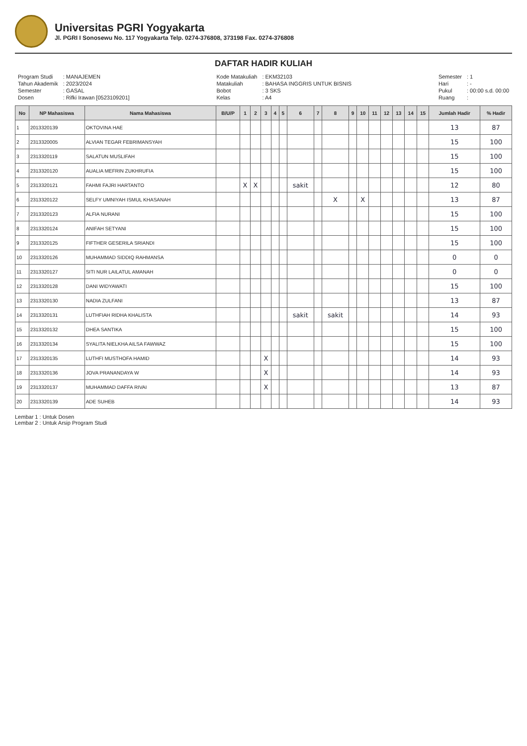Universitas PGRI Yogyakarta
Jl. PGRI I Sonosewu No. 117 Yogyakarta Telp. 0274-376808, 373198 Fax. 0274-376808
DAFTAR HADIR KULIAH
| Program Studi | : MANAJEMEN |
| Tahun Akademik | : 2023/2024 |
| Semester | : GASAL |
| Dosen | : Rifki Irawan [0523109201] |
| Kode Matakuliah | : EKM32103 |
| Matakuliah | : BAHASA INGGRIS UNTUK BISNIS |
| Bobot | : 3 SKS |
| Kelas | : A4 |
| Semester | : 1 |
| Hari | : - |
| Pukul | : 00:00 s.d. 00:00 |
| Ruang | : |
| No | NP Mahasiswa | Nama Mahasiswa | B/U/P | 1 | 2 | 3 | 4 | 5 | 6 | 7 | 8 | 9 | 10 | 11 | 12 | 13 | 14 | 15 | Jumlah Hadir | % Hadir |
| --- | --- | --- | --- | --- | --- | --- | --- | --- | --- | --- | --- | --- | --- | --- | --- | --- | --- | --- | --- | --- |
| 1 | 2013320139 | OKTOVINA HAE | | | | | | | | | | | | | | | | | 13 | 87 |
| 2 | 2313320005 | ALVIAN TEGAR FEBRIMANSYAH | | | | | | | | | | | | | | | | | 15 | 100 |
| 3 | 2313320119 | SALATUN MUSLIFAH | | | | | | | | | | | | | | | | | 15 | 100 |
| 4 | 2313320120 | AUALIA MEFRIN ZUKHRUFIA | | | | | | | | | | | | | | | | | 15 | 100 |
| 5 | 2313320121 | FAHMI FAJRI HARTANTO | | X | X | | | | sakit | | | | | | | | | | 12 | 80 |
| 6 | 2313320122 | SELFY UMNIYAH ISMUL KHASANAH | | | | | | | | | X | | X | | | | | | 13 | 87 |
| 7 | 2313320123 | ALFIA NURANI | | | | | | | | | | | | | | | | | 15 | 100 |
| 8 | 2313320124 | ANIFAH SETYANI | | | | | | | | | | | | | | | | | 15 | 100 |
| 9 | 2313320125 | FIFTHER GESERILA SRIANDI | | | | | | | | | | | | | | | | | 15 | 100 |
| 10 | 2313320126 | MUHAMMAD SIDDIQ RAHMANSA | | | | | | | | | | | | | | | | | 0 | 0 |
| 11 | 2313320127 | SITI NUR LAILATUL AMANAH | | | | | | | | | | | | | | | | | 0 | 0 |
| 12 | 2313320128 | DANI WIDYAWATI | | | | | | | | | | | | | | | | | 15 | 100 |
| 13 | 2313320130 | NADIA ZULFANI | | | | | | | | | | | | | | | | | 13 | 87 |
| 14 | 2313320131 | LUTHFIAH RIDHA KHALISTA | | | | | | | sakit | | sakit | | | | | | | | 14 | 93 |
| 15 | 2313320132 | DHEA SANTIKA | | | | | | | | | | | | | | | | | 15 | 100 |
| 16 | 2313320134 | SYALITA NIELKHA AILSA FAWWAZ | | | | | | | | | | | | | | | | | 15 | 100 |
| 17 | 2313320135 | LUTHFI MUSTHOFA HAMID | | | | X | | | | | | | | | | | | | 14 | 93 |
| 18 | 2313320136 | JOVA PRANANDAYA W | | | | X | | | | | | | | | | | | | 14 | 93 |
| 19 | 2313320137 | MUHAMMAD DAFFA RIVAI | | | | X | | | | | | | | | | | | | 13 | 87 |
| 20 | 2313320139 | ADE SUHEB | | | | | | | | | | | | | | | | | 14 | 93 |
Lembar 1 : Untuk Dosen
Lembar 2 : Untuk Arsip Program Studi